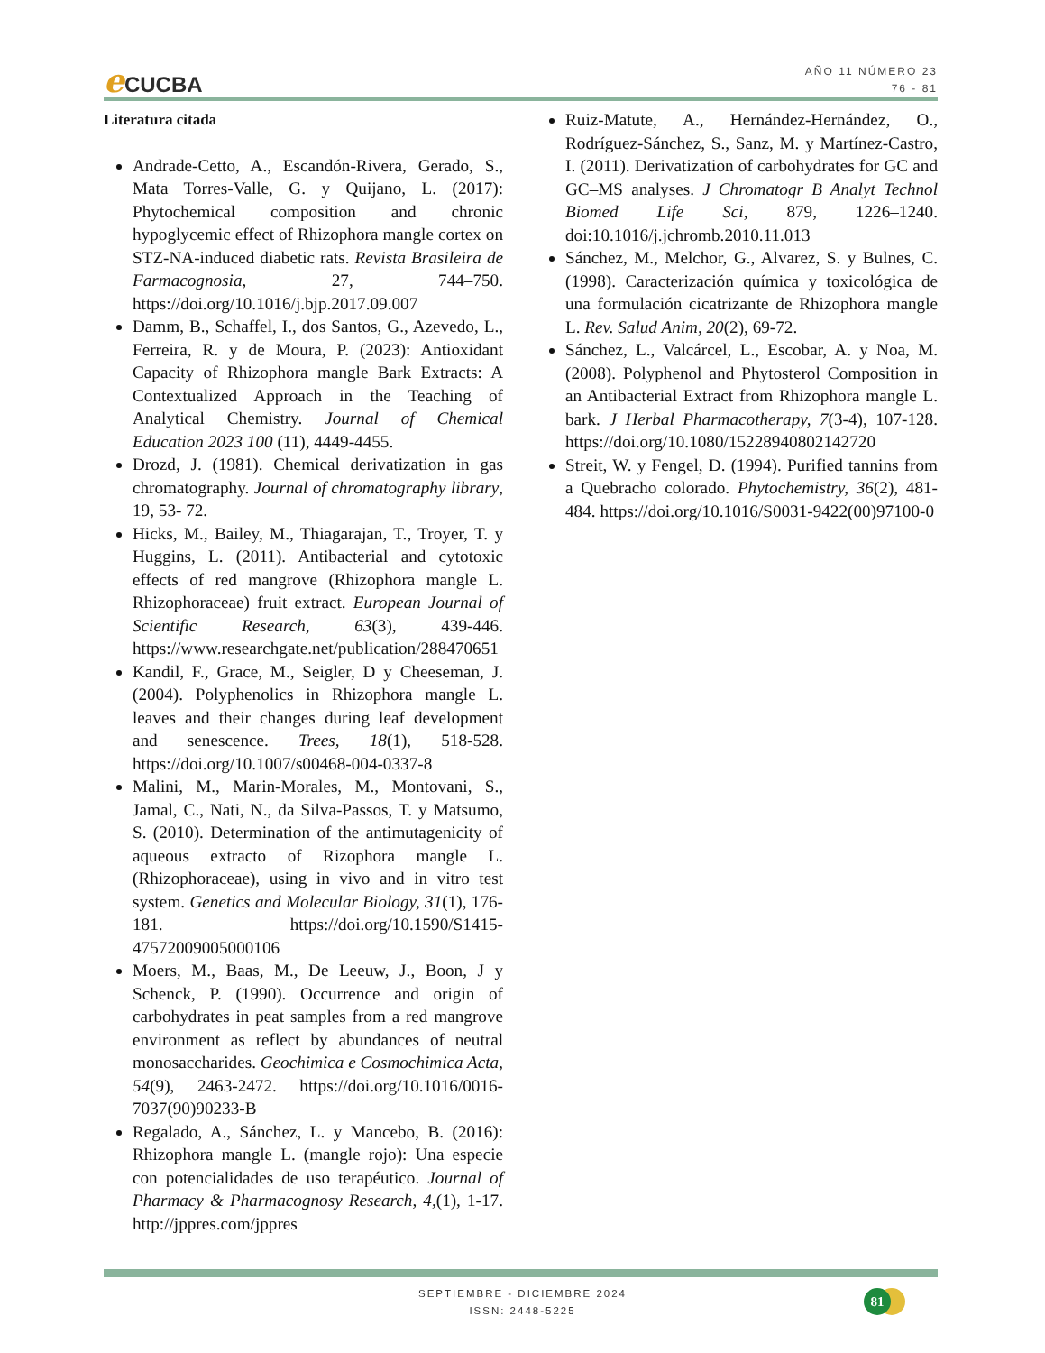e CUCBA
AÑO 11 NÚMERO 23
76 - 81
Literatura citada
Andrade-Cetto, A., Escandón-Rivera, Gerado, S., Mata Torres-Valle, G. y Quijano, L. (2017): Phytochemical composition and chronic hypoglycemic effect of Rhizophora mangle cortex on STZ-NA-induced diabetic rats. Revista Brasileira de Farmacognosia, 27, 744–750. https://doi.org/10.1016/j.bjp.2017.09.007
Damm, B., Schaffel, I., dos Santos, G., Azevedo, L., Ferreira, R. y de Moura, P. (2023): Antioxidant Capacity of Rhizophora mangle Bark Extracts: A Contextualized Approach in the Teaching of Analytical Chemistry. Journal of Chemical Education 2023 100 (11), 4449-4455.
Drozd, J. (1981). Chemical derivatization in gas chromatography. Journal of chromatography library, 19, 53- 72.
Hicks, M., Bailey, M., Thiagarajan, T., Troyer, T. y Huggins, L. (2011). Antibacterial and cytotoxic effects of red mangrove (Rhizophora mangle L. Rhizophoraceae) fruit extract. European Journal of Scientific Research, 63(3), 439-446. https://www.researchgate.net/publication/288470651
Kandil, F., Grace, M., Seigler, D y Cheeseman, J. (2004). Polyphenolics in Rhizophora mangle L. leaves and their changes during leaf development and senescence. Trees, 18(1), 518-528. https://doi.org/10.1007/s00468-004-0337-8
Malini, M., Marin-Morales, M., Montovani, S., Jamal, C., Nati, N., da Silva-Passos, T. y Matsumo, S. (2010). Determination of the antimutagenicity of aqueous extracto of Rizophora mangle L. (Rhizophoraceae), using in vivo and in vitro test system. Genetics and Molecular Biology, 31(1), 176-181. https://doi.org/10.1590/S1415-47572009005000106
Moers, M., Baas, M., De Leeuw, J., Boon, J y Schenck, P. (1990). Occurrence and origin of carbohydrates in peat samples from a red mangrove environment as reflect by abundances of neutral monosaccharides. Geochimica e Cosmochimica Acta, 54(9), 2463-2472. https://doi.org/10.1016/0016-7037(90)90233-B
Regalado, A., Sánchez, L. y Mancebo, B. (2016): Rhizophora mangle L. (mangle rojo): Una especie con potencialidades de uso terapéutico. Journal of Pharmacy & Pharmacognosy Research, 4,(1), 1-17. http://jppres.com/jppres
Ruiz-Matute, A., Hernández-Hernández, O., Rodríguez-Sánchez, S., Sanz, M. y Martínez-Castro, I. (2011). Derivatization of carbohydrates for GC and GC–MS analyses. J Chromatogr B Analyt Technol Biomed Life Sci, 879, 1226–1240. doi:10.1016/j.jchromb.2010.11.013
Sánchez, M., Melchor, G., Alvarez, S. y Bulnes, C. (1998). Caracterización química y toxicológica de una formulación cicatrizante de Rhizophora mangle L. Rev. Salud Anim, 20(2), 69-72.
Sánchez, L., Valcárcel, L., Escobar, A. y Noa, M. (2008). Polyphenol and Phytosterol Composition in an Antibacterial Extract from Rhizophora mangle L. bark. J Herbal Pharmacotherapy, 7(3-4), 107-128. https://doi.org/10.1080/15228940802142720
Streit, W. y Fengel, D. (1994). Purified tannins from a Quebracho colorado. Phytochemistry, 36(2), 481-484. https://doi.org/10.1016/S0031-9422(00)97100-0
SEPTIEMBRE - DICIEMBRE 2024
ISSN: 2448-5225
81